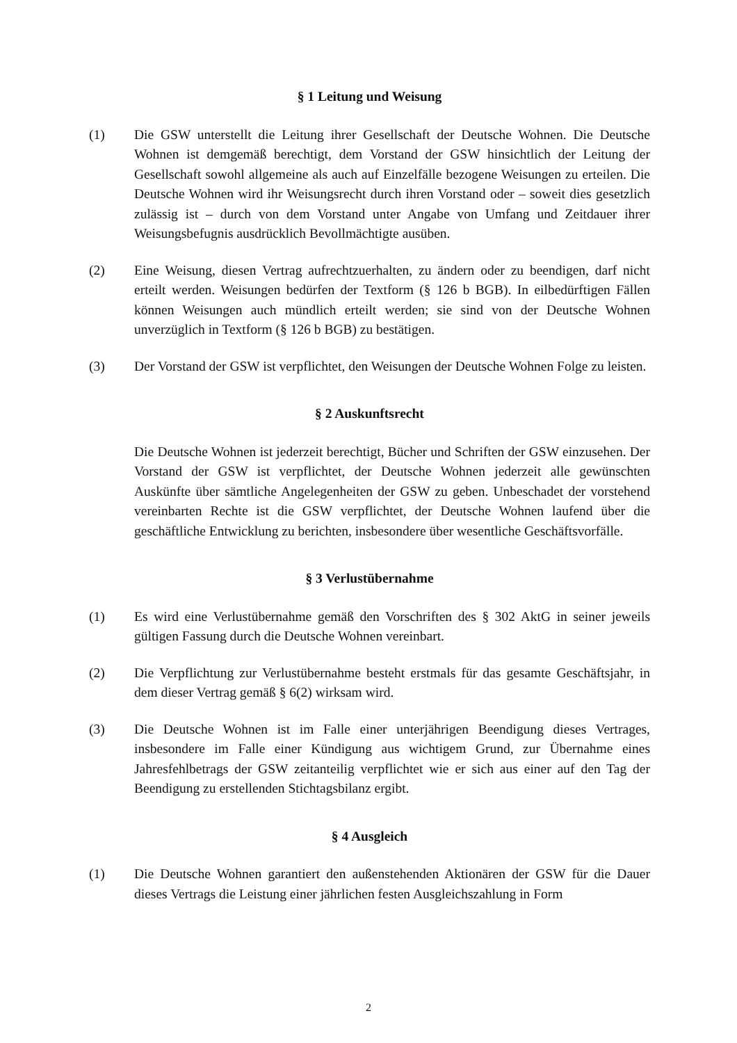§ 1 Leitung und Weisung
(1) Die GSW unterstellt die Leitung ihrer Gesellschaft der Deutsche Wohnen. Die Deutsche Wohnen ist demgemäß berechtigt, dem Vorstand der GSW hinsichtlich der Leitung der Gesellschaft sowohl allgemeine als auch auf Einzelfälle bezogene Weisungen zu erteilen. Die Deutsche Wohnen wird ihr Weisungsrecht durch ihren Vorstand oder – soweit dies gesetzlich zulässig ist – durch von dem Vorstand unter Angabe von Umfang und Zeitdauer ihrer Weisungsbefugnis ausdrücklich Bevollmächtigte ausüben.
(2) Eine Weisung, diesen Vertrag aufrechtzuerhalten, zu ändern oder zu beendigen, darf nicht erteilt werden. Weisungen bedürfen der Textform (§ 126 b BGB). In eilbedürftigen Fällen können Weisungen auch mündlich erteilt werden; sie sind von der Deutsche Wohnen unverzüglich in Textform (§ 126 b BGB) zu bestätigen.
(3) Der Vorstand der GSW ist verpflichtet, den Weisungen der Deutsche Wohnen Folge zu leisten.
§ 2 Auskunftsrecht
Die Deutsche Wohnen ist jederzeit berechtigt, Bücher und Schriften der GSW einzusehen. Der Vorstand der GSW ist verpflichtet, der Deutsche Wohnen jederzeit alle gewünschten Auskünfte über sämtliche Angelegenheiten der GSW zu geben. Unbeschadet der vorstehend vereinbarten Rechte ist die GSW verpflichtet, der Deutsche Wohnen laufend über die geschäftliche Entwicklung zu berichten, insbesondere über wesentliche Geschäftsvorfälle.
§ 3 Verlustübernahme
(1) Es wird eine Verlustübernahme gemäß den Vorschriften des § 302 AktG in seiner jeweils gültigen Fassung durch die Deutsche Wohnen vereinbart.
(2) Die Verpflichtung zur Verlustübernahme besteht erstmals für das gesamte Geschäftsjahr, in dem dieser Vertrag gemäß § 6(2) wirksam wird.
(3) Die Deutsche Wohnen ist im Falle einer unterjährigen Beendigung dieses Vertrages, insbesondere im Falle einer Kündigung aus wichtigem Grund, zur Übernahme eines Jahresfehlbetrags der GSW zeitanteilig verpflichtet wie er sich aus einer auf den Tag der Beendigung zu erstellenden Stichtagsbilanz ergibt.
§ 4 Ausgleich
(1) Die Deutsche Wohnen garantiert den außenstehenden Aktionären der GSW für die Dauer dieses Vertrags die Leistung einer jährlichen festen Ausgleichszahlung in Form
2